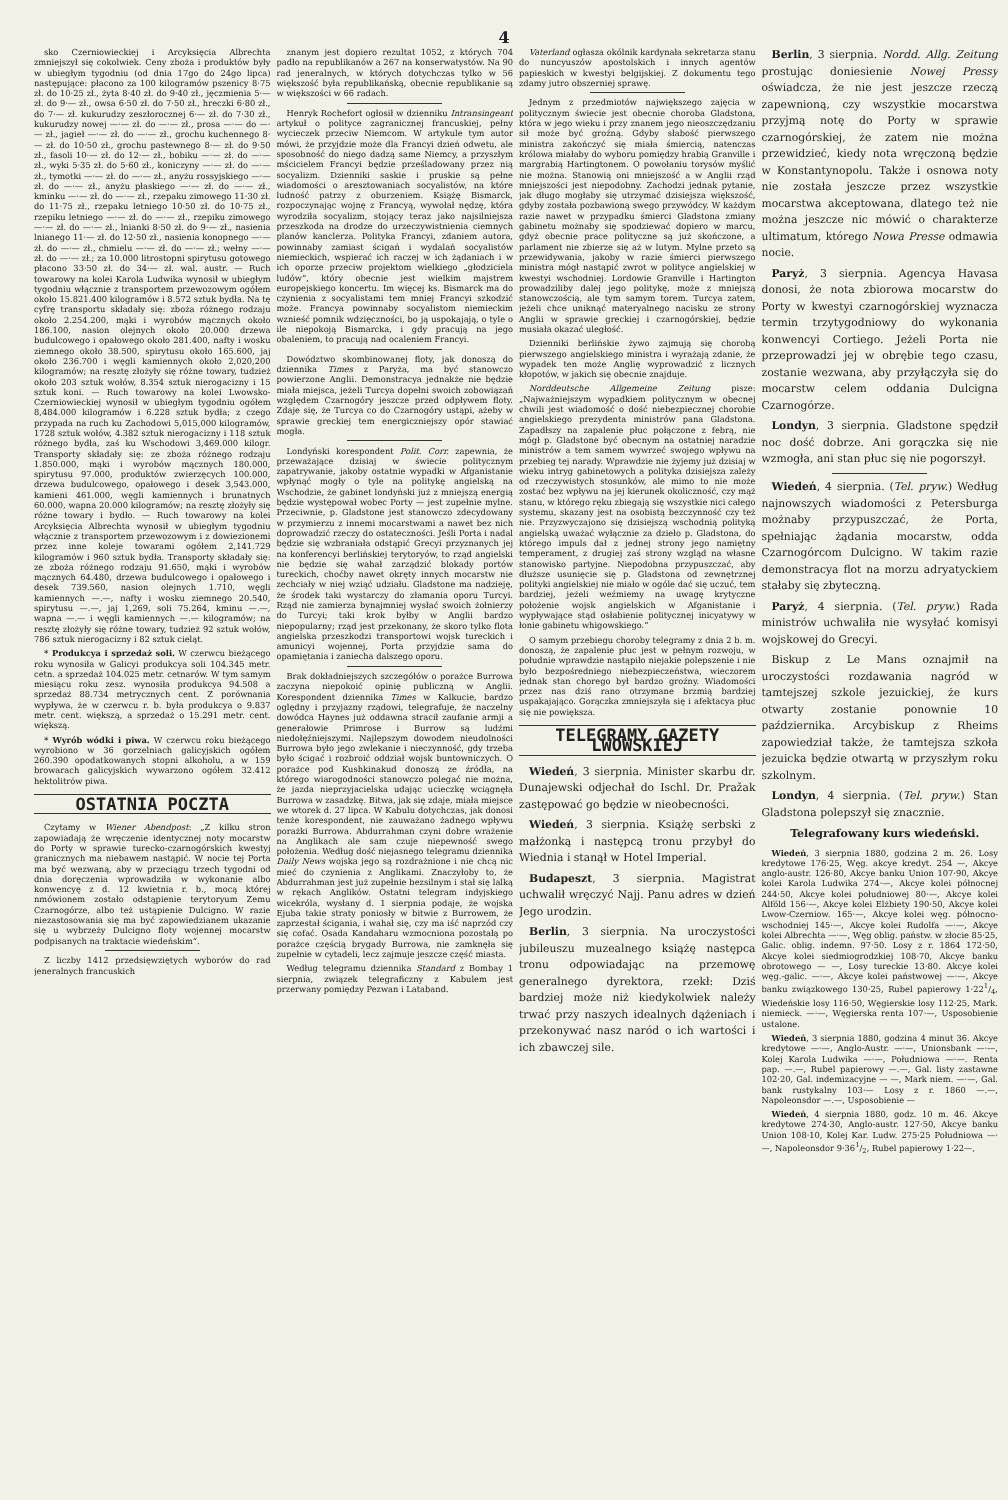4
sko Czerniowieckiej i Arcyksięcia Albrechta zmniejszył się cokolwiek. Ceny zboża i produktów były w ubiegłym tygodniu (od dnia 17go do 24go lipca) następujące: płacono za 100 kilogramów pszenicy 8·75 zł. do 10·25 zł., żyta 8·40 zł. do 9·40 zł., jęczmienia 5·— zł. do 9·— zł., owsa 6·50 zł. do 7·50 zł., hreczki 6·80 zł., do 7·— zł. kukurudzy zeszłorocznej 6·— zł. do 7·30 zł., kukurudzy nowej —·— zł. do —·— zł., prosa —·— do —·— zł., jagieł —·— zł. do —·— zł., grochu kuchennego 8·— zł. do 10·50 zł., grochu pastewnego 8·— zł. do 9·50 zł., fasoli 10·— zł. do 12·— zł., bobiku —·— zł. do —·— zł., wyki 5·35 zł. do 5·60 zł., koniczyny —·— zł. do —·— zł., tymotki —·— zł. do —·— zł., anyżu rossyjskiego —·— zł. do —·— zł., anyżu płaskiego —·— zł. do —·— zł., kminku —·— zł. do —·— zł., rzepaku zimowego 11·30 zł. do 11·75 zł., rzepaku letniego 10·50 zł. do 10·75 zł., rzepiku letniego —·— zł. do —·— zł., rzepiku zimowego —·— zł. do —·— zł., lnianki 8·50 zł. do 9·— zł., nasienia lnianego 11·— zł. do 12·50 zł., nasienia konopnego —·— zł. do —·— zł., chmielu —·— zł. do —·— zł.; wełny —·— zł. do —·— zł.; za 10.000 litrostopni spirytusu gotowego płacono 33·50 zł. do 34·— zł. wal. austr. — Ruch towarowy na kolei Karola Ludwika wynosił w ubiegłym tygodniu włącznie z transportem przewozowym ogółem około 15.821.400 kilogramów i 8.572 sztuk bydła. Na tę cyfrę transportu składały się: zboża różnego rodzaju około 2.254.200, mąki i wyrobów mącznych około 186.100, nasion olejnych około 20.000 drzewa budulcowego i opałowego około 281.400, nafty i wosku ziemnego około 38.500, spirytusu około 165.600, jaj około 236.700 i węgli kamiennych około 2,020,200 kilogramów; na resztę złożyły się różne towary, tudzież około 203 sztuk wołów, 8.354 sztuk nierogacizny i 15 sztuk koni. — Ruch towarowy na kolei Lwowsko-Czerniowieckiej wynosił w ubiegłym tygodniu ogółem 8,484.000 kilogramów i 6.228 sztuk bydła; z czego przypada na ruch ku Zachodowi 5,015,000 kilogramów, 1728 sztuk wołów, 4.382 sztuk nierogacizny i 118 sztuk różnego bydła, zaś ku Wschodowi 3,469.000 kilogr. Transporty składały się: ze zboża różnego rodzaju 1.850.000, mąki i wyrobów mącznych 180.000, spirytusu 97.000, produktów zwierzęcych 100.000, drzewa budulcowego, opałowego i desek 3,543.000, kamieni 461.000, węgli kamiennych i brunatnych 60.000, wapna 20.000 kilogramów; na resztę złożyły się różne towary i bydło. — Ruch towarowy na kolei Arcyksięcia Albrechta wynosił w ubiegłym tygodniu włącznie z transportem przewozowym i z dowiezionemi przez inne koleje towarami ogółem 2,141.729 kilogramów i 960 sztuk bydła. Transporty składały się: ze zboża różnego rodzaju 91.650, mąki i wyrobów mącznych 64.480, drzewa budulcowego i opałowego i desek 739.560, nasion olejnych 1.710, węgli kamiennych —.—, nafty i wosku ziemnego 20.540, spirytusu —.—, jaj 1,269, soli 75.264, kminu —.—, wapna —.— i węgli kamiennych —.— kilogramów; na resztę złożyły się różne towary, tudzież 92 sztuk wołów, 786 sztuk nierogacizny i 82 sztuk cieląt.
* Produkcya i sprzedaż soli. W czerwcu bieżącego roku wynosiła w Galicyi produkcya soli 104.345 metr. cetn. a sprzedaż 104.025 metr. cetnarów. W tym samym miesiącu roku zesz. wynosiła produkcya 94.508 a sprzedaż 88.734 metrycznych cent. Z porównania wypływa, że w czerwcu r. b. była produkcya o 9.837 metr. cent. większą, a sprzedaż o 15.291 metr. cent. większą.
* Wyrób wódki i piwa. W czerwcu roku bieżącego wyrobiono w 36 gorzelniach galicyjskich ogółem 260.390 opodatkowanych stopni alkoholu, a w 159 browarach galicyjskich wywarzono ogółem 32.412 hektolitrów piwa.
OSTATNIA POCZTA
Czytamy w Wiener Abendpost: „Z kilku stron zapowiadają że wręczenie identycznej noty mocarstw do Porty w sprawie turecko-czarnogórskich kwestyj granicznych ma niebawem nastąpić. W nocie tej Porta ma być wezwaną, aby w przeciągu trzech tygodni od dnia doręczenia wprowadziła w wykonanie albo konwencyę z d. 12 kwietnia r. b., mocą której nmówionem zostało odstąpienie terytoryum Zemu Czarnogórze, albo też ustąpienie Dulcigno. W razie niezastosowania się ma być zapowiedzianem ukazanie się u wybrzeży Dulcigno floty wojennej mocarstw podpisanych na traktacie wiedeńskim“.
Z liczby 1412 przedsięwziętych wyborów do rad jeneralnych francuskich
znanym jest dopiero rezultat 1052, z których 704 padło na republikanów a 267 na konserwatystów. Na 90 rad jeneralnych, w których dotychczas tylko w 56 większość była republikańską, obecnie republikanie są w większości w 66 radach.
Henryk Rochefort ogłosił w dzienniku Intransingeant artykuł o polityce zagranicznej francuskiej, pełny wycieczek przeciw Niemcom. W artykule tym autor mówi, że przyjdzie może dla Francyi dzień odwetu, ale sposobność do niego dadzą same Niemcy, a przyszłym mścicielem Francyi będzie prześladowany przez nią socyalizm. Dzienniki saskie i pruskie są pełne wiadomości o aresztowaniach socyalistów, na które ludność patrzy z oburzeniem. Książę Bismarck, rozpoczynając wojnę z Francyą, wywołał nędzę, która wyrodziła socyalizm, stojący teraz jako najsilniejsza przeszkoda na drodze do urzeczywistnienia ciemnych planów kanclerza. Polityka Francyi, zdaniem autora, powinnaby zamiast ścigań i wydalań socyalistów niemieckich, wspierać ich raczej w ich żądaniach i w ich oporze przeciw projektom wielkiego „głodziciela ludów“, który obecnie jest wielkim majstrem europejskiego koncertu. Im więcej ks. Bismarck ma do czynienia z socyalistami tem mniej Francyi szkodzić może. Francya powinnaby socyalistom niemieckim wznieść pomnik wdzięczności, bo ją uspokajają, o tyle o ile niepokoją Bismarcka, i gdy pracują na jego obaleniem, to pracują nad ocaleniem Francyi.
Dowództwo skombinowanej floty, jak donoszą do dziennika Times z Paryża, ma być stanowczo powierzone Anglii. Demonstracya jednakże nie będzie miała miejsca, jeżeli Turcya dopełni swoich zobowiązań względem Czarnogóry jeszcze przed odpływem floty. Zdaje się, że Turcya co do Czarnogóry ustąpi, ażeby w sprawie greckiej tem energiczniejszy opór stawiać mogła.
Londyński korespondent Polit. Corr. zapewnia, że przeważające dzisiaj w świecie politycznym zapatrywanie, jakoby ostatnie wypadki w Afganistanie wpłynąć mogły o tyle na politykę angielską na Wschodzie, że gabinet londyński już z mniejszą energią będzie występował wobec Porty — jest zupełnie mylne. Przeciwnie, p. Gladstone jest stanowczo zdecydowany w przymierzu z innemi mocarstwami a nawet bez nich doprowadzić rzeczy do ostateczności. Jeśli Porta i nadal będzie się wzbraniała odstąpić Grecyi przyznanych jej na konferencyi berlińskiej terytoryów, to rząd angielski nie będzie się wahał zarządzić blokady portów tureckich, choćby nawet okręty innych mocarstw nie zechciały w niej wziąć udziału. Gladstone ma nadzieję, że środek taki wystarczy do złamania oporu Turcyi. Rząd nie zamierza bynajmniej wysłać swoich żołnierzy do Turcyi; taki krok byłby w Anglii bardzo niepopularny; rząd jest przekonany, że skoro tylko flota angielska przeszkodzi transportowi wojsk tureckich i amunicyi wojennej, Porta przyjdzie sama do opamiętania i zaniecha dalszego oporu.
Brak dokładniejszych szczegółów o porażce Burrowa zaczyna niepokoić opinię publiczną w Anglii. Korespondent dziennika Times w Kalkucie, bardzo oględny i przyjazny rządowi, telegrafuje, że naczelny dowódca Haynes już oddawna stracił zaufanie armji a generałowie Primrose i Burrow są ludźmi niedołęźniejszymi. Najlepszym dowodem nieudolności Burrowa było jego zwlekanie i nieczynność, gdy trzeba było ścigać i rozbroić oddział wojsk buntowniczych. O porażce pod Kushkinakud donoszą ze źródła, na którego wiarogodności stanowczo polegać nie można, że jazda nieprzyjacielska udając ucieczkę wciągnęła Burrowa w zasadzkę. Bitwa, jak się zdaje, miała miejsce we wtorek d. 27 lipca. W Kabulu dotychczas, jak donosi tenże korespondent, nie zauważano żadnego wpływu porażki Burrowa. Abdurrahman czyni dobre wrażenie na Anglikach ale sam czuje niepewność swego położenia. Według dość niejasnego telegramu dziennika Daily News wojska jego są rozdrażnione i nie chcą nic mieć do czynienia z Anglikami. Znaczyłoby to, że Abdurrahman jest już zupełnie bezsilnym i stał się lalką w rękach Anglików. Ostatni telegram indyjskiego wicekróla, wysłany d. 1 sierpnia podaje, że wojska Ejuba takie straty poniosły w bitwie z Burrowem, że zaprzestał ścigania, i wahał się, czy ma iść naprzód czy się cofać. Osada Kandaharu wzmocniona pozostałą po porażce częścią brygady Burrowa, nie zamknęła się zupełnie w cytadeli, lecz zajmuje jeszcze część miasta.
Według telegramu dziennika Standard z Bombay 1 sierpnia, związek telegraficzny z Kabulem jest przerwany pomiędzy Pezwan i Lataband.
Vaterland ogłasza okólnik kardynała sekretarza stanu do nuncyuszów apostolskich i innych agentów papieskich w kwestyi belgijskiej. Z dokumentu tego zdamy jutro obszerniej sprawę.
Jednym z przedmiotów największego zajęcia w politycznym świecie jest obecnie choroba Gladstona, która w jego wieku i przy znanem jego nieoszczędzaniu sił może być groźną. Gdyby słabość pierwszego ministra zakończyć się miała śmiercią, natenczas królowa miałaby do wyboru pomiędzy hrabią Granville i margrabią Hartingtonem. O powołaniu torysów myślić nie można. Stanowią oni mniejszość a w Anglii rząd mniejszości jest niepodobny. Zachodzi jednak pytanie, jak długo mogłaby się utrzymać dzisiejsza większość, gdyby została pozbawioną swego przywódcy. W każdym razie nawet w przypadku śmierci Gladstona zmiany gabinetu możnaby się spodziewać dopiero w marcu, gdyż obecnie prace polityczne są już skończone, a parlament nie zbierze się aż w lutym. Mylne przeto są przewidywania, jakoby w razie śmierci pierwszego ministra mógł nastąpić zwrot w polityce angielskiej w kwestyi wschodniej. Lordowie Granville i Hartington prowadziliby dalej jego politykę, może z mniejszą stanowczością, ale tym samym torem. Turcya zatem, jeżeli chce uniknąć materyalnego nacisku ze strony Anglii w sprawie greckiej i czarnogórskiej, będzie musiała okazać uległość.
Dzienniki berlińskie żywo zajmują się chorobą pierwszego angielskiego ministra i wyrażają zdanie, że wypadek ten może Anglię wyprowadzić z licznych kłopotów, w jakich się obecnie znajduje.
Norddeutsche Allgemeine Zeitung pisze: „Najważniejszym wypadkiem politycznym w obecnej chwili jest wiadomość o dość niebezpiecznej chorobie angielskiego prezydenta ministrów pana Gladstona. Zapadłszy na zapalenie płuc połączone z febrą, nie mógł p. Gladstone być obecnym na ostatniej naradzie ministrów a tem samem wywrzeć swojego wpływu na przebieg tej narady. Wprawdzie nie żyjemy już dzisiaj w wieku intryg gabinetowych a polityka dzisiejsza zależy od rzeczywistych stosunków, ale mimo to nie może zostać bez wpływu na jej kierunek okoliczność, czy mąż stanu, w którego ręku zbiegają się wszystkie nici całego systemu, skazany jest na osobistą bezczynność czy też nie. Przyzwyczajono się dzisiejszą wschodnią polityką angielską uważać wyłącznie za dzieło p. Gladstona, do którego impuls dał z jednej strony jego namiętny temperament, z drugiej zaś strony wzgląd na własne stanowisko partyjne. Niepodobna przypuszczać, aby dłuższe usunięcie się p. Gladstona od zewnętrznej polityki angielskiej nie miało w ogóle dać się uczuć, tem bardziej, jeżeli weźmiemy na uwagę krytyczne położenie wojsk angielskich w Afganistanie i wypływające stąd osłabienie politycznej inicyatywy w łonie gabinetu whigowskiego.“
O samym przebiegu choroby telegramy z dnia 2 b. m. donoszą, że zapalenie płuc jest w pełnym rozwoju, w południe wprawdzie nastąpiło niejakie polepszenie i nie było bezpośredniego niebezpieczeństwa, wieczorem jednak stan chorego był bardzo groźny. Wiadomości przez nas dziś rano otrzymane brzmią bardziej uspakajająco. Gorączka zmniejszyła się i afektacya płuc się nie powiększa.
TELEGRAMY GAZETY LWOWSKIEJ
Wiedeń, 3 sierpnia. Minister skarbu dr. Dunajewski odjechał do Ischl. Dr. Pražak zastępować go będzie w nieobecności.
Wiedeń, 3 sierpnia. Książę serbski z małżonką i następcą tronu przybył do Wiednia i stanął w Hotel Imperial.
Budapeszt, 3 sierpnia. Magistrat uchwalił wręczyć Najj. Panu adres w dzień Jego urodzin.
Berlin, 3 sierpnia. Na uroczystości jubileuszu muzealnego książę następca tronu odpowiadając na przemowę generalnego dyrektora, rzekł: Dziś bardziej może niż kiedykolwiek należy trwać przy naszych idealnych dążeniach i przekonywać nasz naród o ich wartości i ich zbawczej sile.
Berlin, 3 sierpnia. Nordd. Allg. Zeitung prostując doniesienie Nowej Pressy oświadcza, że nie jest jeszcze rzeczą zapewnioną, czy wszystkie mocarstwa przyjmą notę do Porty w sprawie czarnogórskiej, że zatem nie można przewidzieć, kiedy nota wręczoną będzie w Konstantynopolu. Także i osnowa noty nie została jeszcze przez wszystkie mocarstwa akceptowana, dlatego też nie można jeszcze nic mówić o charakterze ultimatum, którego Nowa Presse odmawia nocie.
Paryż, 3 sierpnia. Agencya Havasa donosi, że nota zbiorowa mocarstw do Porty w kwestyi czarnogórskiej wyznacza termin trzytygodniowy do wykonania konwencyi Cortiego. Jeżeli Porta nie przeprowadzi jej w obrębie tego czasu, zostanie wezwana, aby przyłączyła się do mocarstw celem oddania Dulcigna Czarnogórze.
Londyn, 3 sierpnia. Gladstone spędził noc dość dobrze. Ani gorączka się nie wzmogła, ani stan płuc się nie pogorszył.
Wiedeń, 4 sierpnia. (Tel. pryw.) Według najnowszych wiadomości z Petersburga możnaby przypuszczać, że Porta, spełniając żądania mocarstw, odda Czarnogórcom Dulcigno. W takim razie demonstracya flot na morzu adryatyckiem stałaby się zbyteczną.
Paryż, 4 sierpnia. (Tel. pryw.) Rada ministrów uchwaliła nie wysyłać komisyi wojskowej do Grecyi.
Biskup z Le Mans oznajmił na uroczystości rozdawania nagród w tamtejszej szkole jezuickiej, że kurs otwarty zostanie ponownie 10 października. Arcybiskup z Rheims zapowiedział także, że tamtejsza szkoła jezuicka będzie otwartą w przyszłym roku szkolnym.
Londyn, 4 sierpnia. (Tel. pryw.) Stan Gladstona polepszył się znacznie.
Telegrafowany kurs wiedeński.
Wiedeń, 3 sierpnia 1880, godzina 2 m. 26. Losy kredytowe 176·25, Węg. akcye kredyt. 254 —, Akcye anglo-austr. 126·80, Akcye banku Union 107·90, Akcye kolei Karola Ludwika 274·—, Akcye kolei północnej 244·50, Akcye kolei południowej 80·—, Akcye kolei Alföld 156·—, Akcye kolei Elżbiety 190·50, Akcye kolei Lwow-Czerniow. 165·—, Akcye kolei węg. północno-wschodniej 145·—, Akcye kolei Rudolfa —·—, Akcye kolei Albrechta —·—, Węg oblig. państw. w złocie 85·25, Galic. oblig. indemn. 97·50. Losy z r. 1864 172·50, Akcye kolei siedmiogrodzkiej 108·70, Akcye banku obrotowego — —, Losy tureckie 13·80. Akcye kolei węg.-galic. —·—, Akcye kolei państwowej —·—, Akcye banku związkowego 130·25, Rubel papierowy 1·221/4, Wiedeńskie losy 116·50, Węgierskie losy 112·25, Mark. niemieck. —·—, Węgierska renta 107·—, Usposobienie ustalone.
Wiedeń, 3 sierpnia 1880, godzina 4 minut 36. Akcye kredytowe —·—, Anglo-Austr. —·—, Unionsbank —·—, Kolej Karola Ludwika —·—, Południowa —·—. Renta pap. —.—, Rubel papierowy —.—, Gal. listy zastawne 102·20, Gal. indemizacyjne — —, Mark niem. —·—, Gal. bank rustykalny 103·— Losy z r. 1860 —.—, Napoleonsdor —.—, Usposobienie —
Wiedeń, 4 sierpnia 1880, godz. 10 m. 46. Akcye kredytowe 274·30, Anglo-austr. 127·50, Akcye banku Union 108·10, Kolej Kar. Ludw. 275·25 Południowa —·—, Napoleonsdor 9·361/2, Rubel papierowy 1·22—,